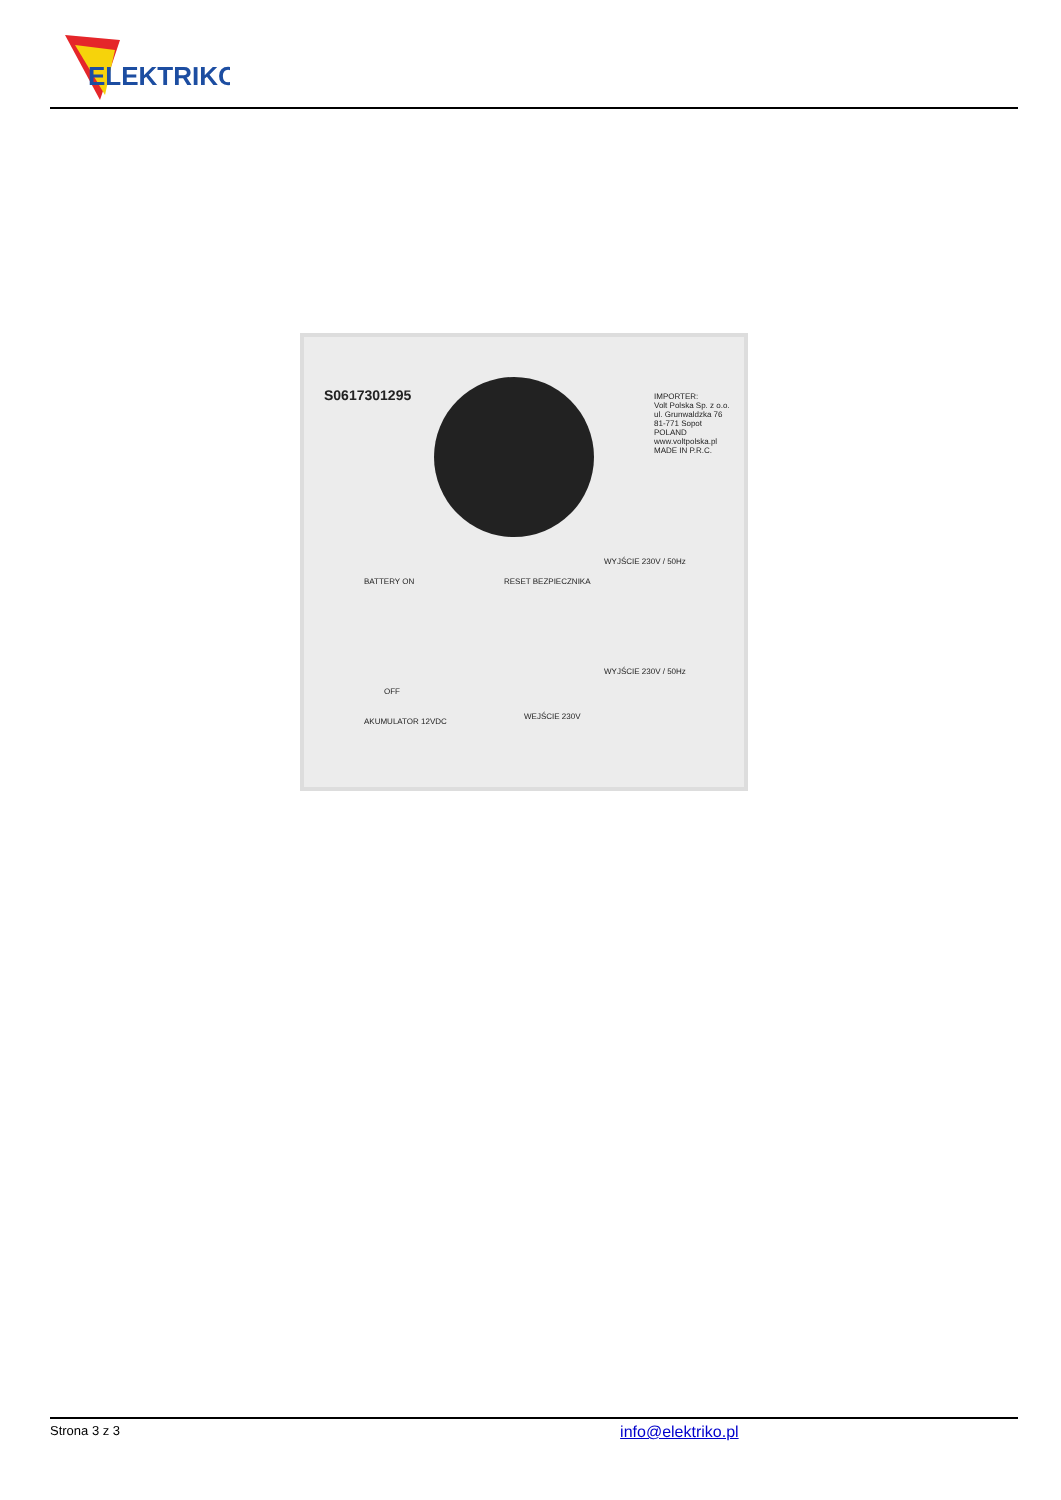ELEKTRIKO
S0617301295
IMPORTER:
Volt Polska Sp. z o.o.
ul. Grunwaldzka 76
81-771 Sopot
POLAND
www.voltpolska.pl
MADE IN P.R.C.
WYJŚCIE 230V / 50Hz
BATTERY ON RESET BEZPIECZNIKA
OFF
WYJŚCIE 230V / 50Hz
AKUMULATOR 12VDC
WEJŚCIE 230V
Strona 3 z 3 info@elektriko.pl